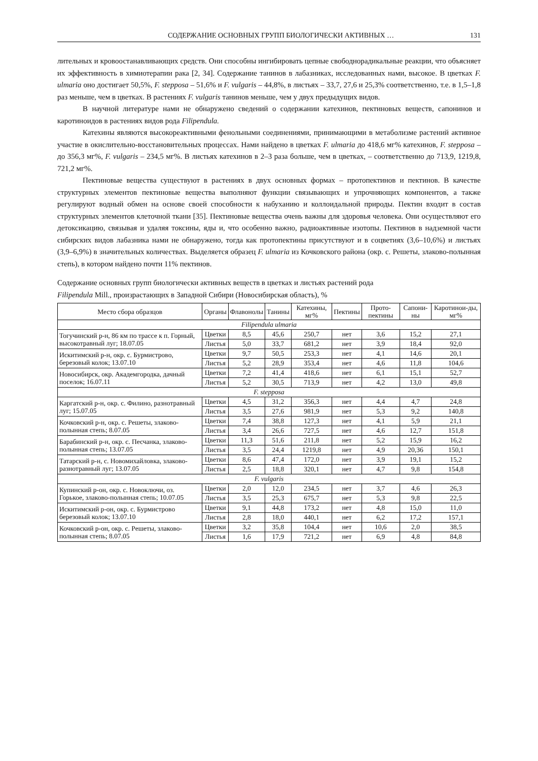СОДЕРЖАНИЕ ОСНОВНЫХ ГРУПП БИОЛОГИЧЕСКИ АКТИВНЫХ … 131
лительных и кровоостанавливающих средств. Они способны ингибировать цепные свободнорадикальные реакции, что объясняет их эффективность в химиотерапии рака [2, 34]. Содержание танинов в лабазниках, исследованных нами, высокое. В цветках F. ulmaria оно достигает 50,5%, F. stepposa – 51,6% и F. vulgaris – 44,8%, в листьях – 33,7, 27,6 и 25,3% соответственно, т.е. в 1,5–1,8 раз меньше, чем в цветках. В растениях F. vulgaris танинов меньше, чем у двух предыдущих видов.
В научной литературе нами не обнаружено сведений о содержании катехинов, пектиновых веществ, сапонинов и каротиноидов в растениях видов рода Filipendula.
Катехины являются высокореактивными фенольными соединениями, принимающими в метаболизме растений активное участие в окислительно-восстановительных процессах. Нами найдено в цветках F. ulmaria до 418,6 мг% катехинов, F. stepposa – до 356,3 мг%, F. vulgaris – 234,5 мг%. В листьях катехинов в 2–3 раза больше, чем в цветках, – соответственно до 713,9, 1219,8, 721,2 мг%.
Пектиновые вещества существуют в растениях в двух основных формах – протопектинов и пектинов. В качестве структурных элементов пектиновые вещества выполняют функции связывающих и упрочняющих компонентов, а также регулируют водный обмен на основе своей способности к набуханию и коллоидальной природы. Пектин входит в состав структурных элементов клеточной ткани [35]. Пектиновые вещества очень важны для здоровья человека. Они осуществляют его детоксикацию, связывая и удаляя токсины, яды и, что особенно важно, радиоактивные изотопы. Пектинов в надземной части сибирских видов лабазника нами не обнаружено, тогда как протопектины присутствуют и в соцветиях (3,6–10,6%) и листьях (3,9–6,9%) в значительных количествах. Выделяется образец F. ulmaria из Кочковского района (окр. с. Решеты, злаково-полынная степь), в котором найдено почти 11% пектинов.
Содержание основных групп биологически активных веществ в цветках и листьях растений рода
Filipendula Mill., произрастающих в Западной Сибири (Новосибирская область), %
| Место сбора образцов | Органы | Флавонолы | Танины | Катехины, мг% | Пектины | Прото-пектины | Сапони-ны | Каротинои-ды, мг% |
| --- | --- | --- | --- | --- | --- | --- | --- | --- |
| Filipendula ulmaria | | | | | | | | |
| Тогучинский р-н, 86 км по трассе к п. Горный, высокотравный луг; 18.07.05 | Цветки | 8,5 | 45,6 | 250,7 | нет | 3,6 | 15,2 | 27,1 |
| | Листья | 5,0 | 33,7 | 681,2 | нет | 3,9 | 18,4 | 92,0 |
| Искитимский р-н, окр. с. Бурмистрово, березовый колок; 13.07.10 | Цветки | 9,7 | 50,5 | 253,3 | нет | 4,1 | 14,6 | 20,1 |
| | Листья | 5,2 | 28,9 | 353,4 | нет | 4,6 | 11,8 | 104,6 |
| Новосибирск, окр. Академгородка, дачный поселок; 16.07.11 | Цветки | 7,2 | 41,4 | 418,6 | нет | 6,1 | 15,1 | 52,7 |
| | Листья | 5,2 | 30,5 | 713,9 | нет | 4,2 | 13,0 | 49,8 |
| F. stepposa | | | | | | | | |
| Каргатский р-н, окр. с. Филино, разнотравный луг; 15.07.05 | Цветки | 4,5 | 31,2 | 356,3 | нет | 4,4 | 4,7 | 24,8 |
| | Листья | 3,5 | 27,6 | 981,9 | нет | 5,3 | 9,2 | 140,8 |
| Кочковский р-н, окр. с. Решеты, злаково-полынная степь; 8.07.05 | Цветки | 7,4 | 38,8 | 127,3 | нет | 4,1 | 5,9 | 21,1 |
| | Листья | 3,4 | 26,6 | 727,5 | нет | 4,6 | 12,7 | 151,8 |
| Барабинский р-н, окр. с. Песчанка, злаково-полынная степь; 13.07.05 | Цветки | 11,3 | 51,6 | 211,8 | нет | 5,2 | 15,9 | 16,2 |
| | Листья | 3,5 | 24,4 | 1219,8 | нет | 4,9 | 20,36 | 150,1 |
| Татарский р-н, с. Новомихайловка, злаково-разнотравный луг; 13.07.05 | Цветки | 8,6 | 47,4 | 172,0 | нет | 3,9 | 19,1 | 15,2 |
| | Листья | 2,5 | 18,8 | 320,1 | нет | 4,7 | 9,8 | 154,8 |
| F. vulgaris | | | | | | | | |
| Купинский р-он, окр. с. Новоключи, оз. Горькое, злаково-полынная степь; 10.07.05 | Цветки | 2,0 | 12,0 | 234,5 | нет | 3,7 | 4,6 | 26,3 |
| | Листья | 3,5 | 25,3 | 675,7 | нет | 5,3 | 9,8 | 22,5 |
| Искитимский р-он, окр. с. Бурмистрово березовый колок; 13.07.10 | Цветки | 9,1 | 44,8 | 173,2 | нет | 4,8 | 15,0 | 11,0 |
| | Листья | 2,8 | 18,0 | 440,1 | нет | 6,2 | 17,2 | 157,1 |
| Кочковский р-он, окр. с. Решеты, злаково-полынная степь; 8.07.05 | Цветки | 3,2 | 35,8 | 104,4 | нет | 10,6 | 2,0 | 38,5 |
| | Листья | 1,6 | 17,9 | 721,2 | нет | 6,9 | 4,8 | 84,8 |